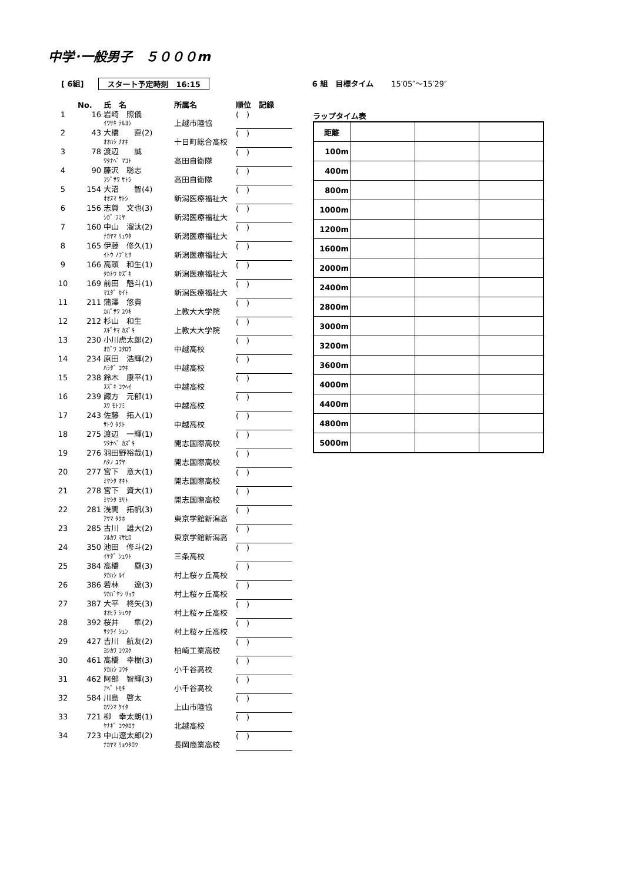中学･一般男子　５０００m
[ 6組] スタート予定時刻　16:15 6 組　目標タイム 15′05″～15′29″
| | No. | 氏 名 | 所属名 | 順位 記録 |
| --- | --- | --- | --- | --- |
| 1 | 16 | 岩崎 照儀 | | ( ) |
| | | ｲﾜｻｷ ﾃﾙﾖｼ | 上越市陸協 | |
| 2 | 43 | 大橋 直(2) | | ( ) |
| | | ｵｵﾊｼ ﾅｵｷ | 十日町総合高校 | |
| 3 | 78 | 渡辺 誠 | | ( ) |
| | | ﾜﾀﾅﾍﾞ ﾏｺﾄ | 高田自衛隊 | |
| 4 | 90 | 藤沢 聡志 | | ( ) |
| | | ﾌｼﾞｻﾜ ｻﾄｼ | 高田自衛隊 | |
| 5 | 154 | 大沼 智(4) | | ( ) |
| | | ｵｵﾇﾏ ｻﾄｼ | 新潟医療福祉大 | |
| 6 | 156 | 志賀 文也(3) | | ( ) |
| | | ｼｶﾞ ﾌﾐﾔ | 新潟医療福祉大 | |
| 7 | 160 | 中山 溜汰(2) | | ( ) |
| | | ﾅｶﾔﾏ ﾘｭｳﾀ | 新潟医療福祉大 | |
| 8 | 165 | 伊藤 修久(1) | | ( ) |
| | | ｲﾄｳ ﾉﾌﾞﾋｻ | 新潟医療福祉大 | |
| 9 | 166 | 高頭 和生(1) | | ( ) |
| | | ﾀｶﾄｳ ｶｽﾞｷ | 新潟医療福祉大 | |
| 10 | 169 | 前田 魁斗(1) | | ( ) |
| | | ﾏｴﾀﾞ ｶｲﾄ | 新潟医療福祉大 | |
| 11 | 211 | 蒲澤 悠貴 | | ( ) |
| | | ｶﾊﾞｻﾜ ﾕｳｷ | 上教大大学院 | |
| 12 | 212 | 杉山 和生 | | ( ) |
| | | ｽｷﾞﾔﾏ ｶｽﾞｷ | 上教大大学院 | |
| 13 | 230 | 小川虎太郎(2) | | ( ) |
| | | ｵｶﾞﾜ ｺﾀﾛｳ | 中越高校 | |
| 14 | 234 | 原田 浩輝(2) | | ( ) |
| | | ﾊﾗﾀﾞ ｺｳｷ | 中越高校 | |
| 15 | 238 | 鈴木 康平(1) | | ( ) |
| | | ｽｽﾞｷ ｺｳﾍｲ | 中越高校 | |
| 16 | 239 | 諏方 元郁(1) | | ( ) |
| | | ｽﾜ ﾓﾄﾌﾐ | 中越高校 | |
| 17 | 243 | 佐藤 拓人(1) | | ( ) |
| | | ｻﾄｳ ﾀｸﾄ | 中越高校 | |
| 18 | 275 | 渡辺 一輝(1) | | ( ) |
| | | ﾜﾀﾅﾍﾞ ｶｽﾞｷ | 開志国際高校 | |
| 19 | 276 | 羽田野裕哉(1) | | ( ) |
| | | ﾊﾀﾉ ﾕｳﾔ | 開志国際高校 | |
| 20 | 277 | 宮下 意大(1) | | ( ) |
| | | ﾐﾔｼﾀ ｵｷﾄ | 開志国際高校 | |
| 21 | 278 | 宮下 資大(1) | | ( ) |
| | | ﾐﾔｼﾀ ﾖﾘﾄ | 開志国際高校 | |
| 22 | 281 | 浅間 拓帆(3) | | ( ) |
| | | ｱｻﾏ ﾀｸﾎ | 東京学館新潟高 | |
| 23 | 285 | 古川 雄大(2) | | ( ) |
| | | ﾌﾙｶﾜ ﾏｻﾋﾛ | 東京学館新潟高 | |
| 24 | 350 | 池田 修斗(2) | | ( ) |
| | | ｲｹﾀﾞ ｼｭｳﾄ | 三条高校 | |
| 25 | 384 | 高橋 塁(3) | | ( ) |
| | | ﾀｶﾊｼ ﾙｲ | 村上桜ヶ丘高校 | |
| 26 | 386 | 若林 遼(3) | | ( ) |
| | | ﾜｶﾊﾞﾔｼ ﾘｮｳ | 村上桜ヶ丘高校 | |
| 27 | 387 | 大平 柊矢(3) | | ( ) |
| | | ｵｵﾋﾗ ｼｭｳﾔ | 村上桜ヶ丘高校 | |
| 28 | 392 | 桜井 隼(2) | | ( ) |
| | | ｻｸﾗｲ ｼｭﾝ | 村上桜ヶ丘高校 | |
| 29 | 427 | 吉川 航友(2) | | ( ) |
| | | ﾖｼｶﾜ ｺｳｽｹ | 柏崎工業高校 | |
| 30 | 461 | 高橋 幸樹(3) | | ( ) |
| | | ﾀｶﾊｼ ｺｳｷ | 小千谷高校 | |
| 31 | 462 | 阿部 智輝(3) | | ( ) |
| | | ｱﾍﾞ ﾄﾓｷ | 小千谷高校 | |
| 32 | 584 | 川島 啓太 | | ( ) |
| | | ｶﾜｼﾏ ｹｲﾀ | 上山市陸協 | |
| 33 | 721 | 柳 幸太朗(1) | | ( ) |
| | | ﾔﾅｷﾞ ｺｳﾀﾛｳ | 北越高校 | |
| 34 | 723 | 中山遼太郎(2) | | ( ) |
| | | ﾅｶﾔﾏ ﾘｮｳﾀﾛｳ | 長岡商業高校 | |
ラップタイム表
| 距離 | | | |
| 100m | | | |
| 400m | | | |
| 800m | | | |
| 1000m | | | |
| 1200m | | | |
| 1600m | | | |
| 2000m | | | |
| 2400m | | | |
| 2800m | | | |
| 3000m | | | |
| 3200m | | | |
| 3600m | | | |
| 4000m | | | |
| 4400m | | | |
| 4800m | | | |
| 5000m | | | |